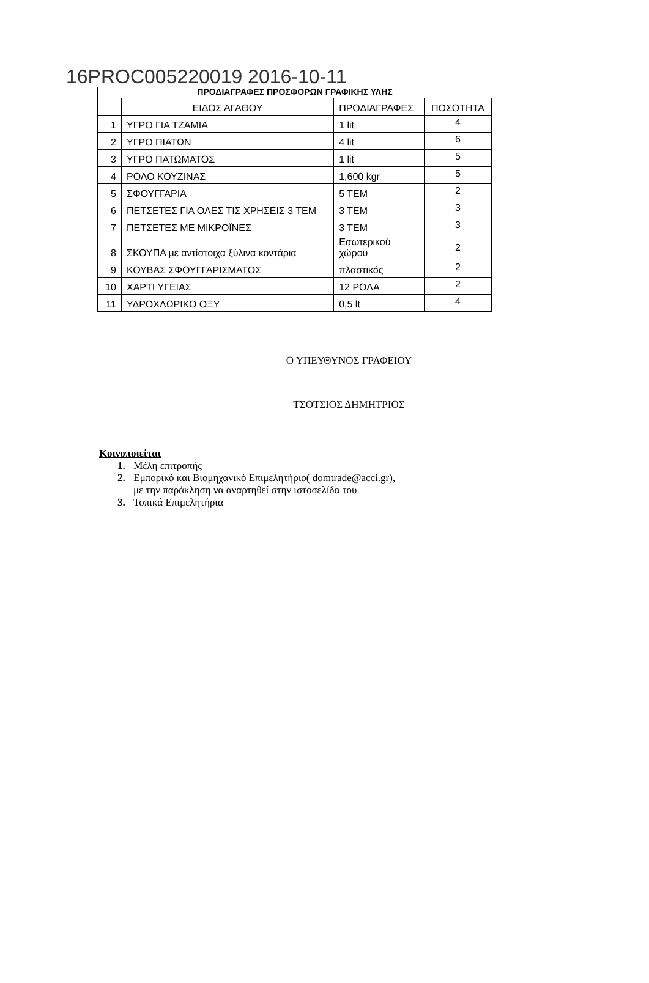16PROC005220019 2016-10-11
ΠΡΟΔΙΑΓΡΑΦΕΣ ΠΡΟΣΦΟΡΩΝ ΓΡΑΦΙΚΗΣ ΥΛΗΣ
| | ΕΙΔΟΣ ΑΓΑΘΟΥ | ΠΡΟΔΙΑΓΡΑΦΕΣ | ΠΟΣΟΤΗΤΑ |
| 1 | ΥΓΡΟ ΓΙΑ ΤΖΑΜΙΑ | 1 lit | 4 |
| 2 | ΥΓΡΟ ΠΙΑΤΩΝ | 4 lit | 6 |
| 3 | ΥΓΡΟ ΠΑΤΩΜΑΤΟΣ | 1 lit | 5 |
| 4 | ΡΟΛΟ ΚΟΥΖΙΝΑΣ | 1,600 kgr | 5 |
| 5 | ΣΦΟΥΓΓΑΡΙΑ | 5 ΤΕΜ | 2 |
| 6 | ΠΕΤΣΕΤΕΣ ΓΙΑ ΟΛΕΣ ΤΙΣ ΧΡΗΣΕΙΣ 3 ΤΕΜ | 3 ΤΕΜ | 3 |
| 7 | ΠΕΤΣΕΤΕΣ ΜΕ ΜΙΚΡΟΪΝΕΣ | 3 ΤΕΜ | 3 |
| 8 | ΣΚΟΥΠΑ με αντίστοιχα ξύλινα κοντάρια | Εσωτερικού χώρου | 2 |
| 9 | ΚΟΥΒΑΣ ΣΦΟΥΓΓΑΡΙΣΜΑΤΟΣ | πλαστικός | 2 |
| 10 | ΧΑΡΤΙ ΥΓΕΙΑΣ | 12 ΡΟΛΑ | 2 |
| 11 | ΥΔΡΟΧΛΩΡΙΚΟ ΟΞΥ | 0,5 lt | 4 |
Ο ΥΠΕΥΘΥΝΟΣ ΓΡΑΦΕΙΟΥ
ΤΣΟΤΣΙΟΣ ΔΗΜΗΤΡΙΟΣ
Κοινοποιείται
1. Μέλη επιτροπής
2. Εμπορικό και Βιομηχανικό Επιμελητήριο( domtrade@acci.gr),
με την παράκληση να αναρτηθεί στην ιστοσελίδα του
3. Τοπικά Επιμελητήρια